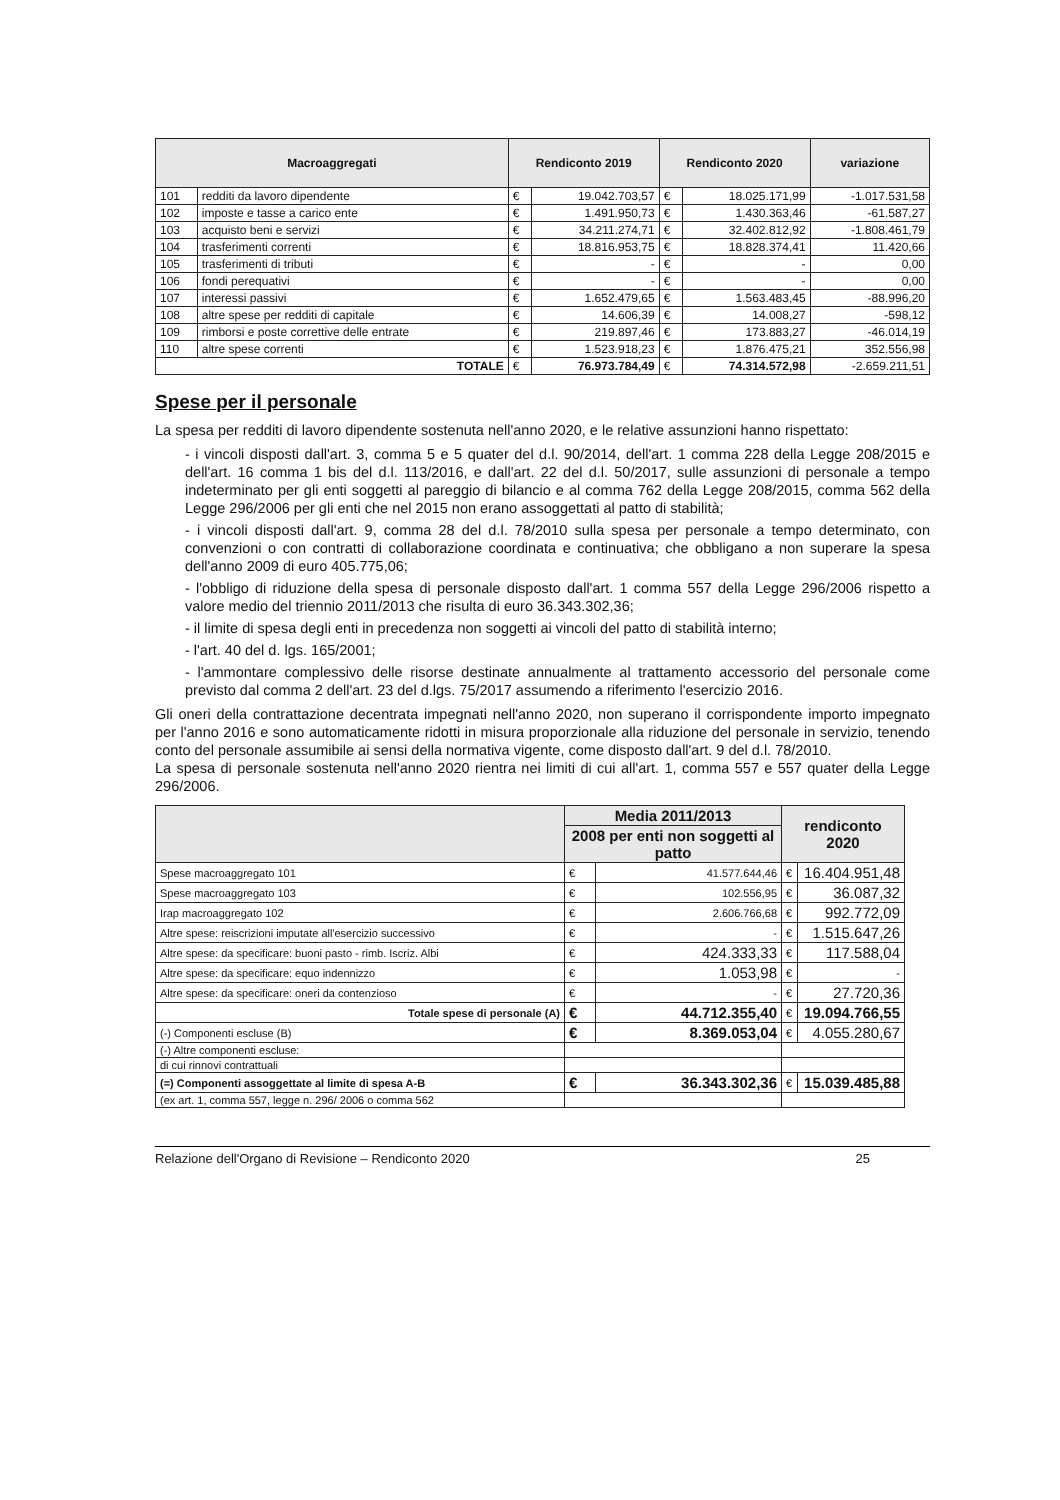| Macroaggregati | | Rendiconto 2019 | | Rendiconto 2020 | | variazione |
| --- | --- | --- | --- | --- | --- | --- |
| 101 | redditi da lavoro dipendente | € | 19.042.703,57 | € | 18.025.171,99 | -1.017.531,58 |
| 102 | imposte e tasse a carico ente | € | 1.491.950,73 | € | 1.430.363,46 | -61.587,27 |
| 103 | acquisto beni e servizi | € | 34.211.274,71 | € | 32.402.812,92 | -1.808.461,79 |
| 104 | trasferimenti correnti | € | 18.816.953,75 | € | 18.828.374,41 | 11.420,66 |
| 105 | trasferimenti di tributi | € | - | € | - | 0,00 |
| 106 | fondi perequativi | € | - | € | - | 0,00 |
| 107 | interessi passivi | € | 1.652.479,65 | € | 1.563.483,45 | -88.996,20 |
| 108 | altre spese per redditi di capitale | € | 14.606,39 | € | 14.008,27 | -598,12 |
| 109 | rimborsi e poste correttive delle entrate | € | 219.897,46 | € | 173.883,27 | -46.014,19 |
| 110 | altre spese correnti | € | 1.523.918,23 | € | 1.876.475,21 | 352.556,98 |
| TOTALE | | € | 76.973.784,49 | € | 74.314.572,98 | -2.659.211,51 |
Spese per il personale
La spesa per redditi di lavoro dipendente sostenuta nell'anno 2020, e le relative assunzioni hanno rispettato:
- i vincoli disposti dall'art. 3, comma 5 e 5 quater del d.l. 90/2014, dell'art. 1 comma 228 della Legge 208/2015 e dell'art. 16 comma 1 bis del d.l. 113/2016, e dall'art. 22 del d.l. 50/2017, sulle assunzioni di personale a tempo indeterminato per gli enti soggetti al pareggio di bilancio e al comma 762 della Legge 208/2015, comma 562 della Legge 296/2006 per gli enti che nel 2015 non erano assoggettati al patto di stabilità;
- i vincoli disposti dall'art. 9, comma 28 del d.l. 78/2010 sulla spesa per personale a tempo determinato, con convenzioni o con contratti di collaborazione coordinata e continuativa; che obbligano a non superare la spesa dell'anno 2009 di euro 405.775,06;
- l'obbligo di riduzione della spesa di personale disposto dall'art. 1 comma 557 della Legge 296/2006 rispetto a valore medio del triennio 2011/2013 che risulta di euro 36.343.302,36;
- il limite di spesa degli enti in precedenza non soggetti ai vincoli del patto di stabilità interno;
- l'art. 40 del d. lgs. 165/2001;
- l'ammontare complessivo delle risorse destinate annualmente al trattamento accessorio del personale come previsto dal comma 2 dell'art. 23 del d.lgs. 75/2017 assumendo a riferimento l'esercizio 2016.
Gli oneri della contrattazione decentrata impegnati nell'anno 2020, non superano il corrispondente importo impegnato per l'anno 2016 e sono automaticamente ridotti in misura proporzionale alla riduzione del personale in servizio, tenendo conto del personale assumibile ai sensi della normativa vigente, come disposto dall'art. 9 del d.l. 78/2010.
La spesa di personale sostenuta nell'anno 2020 rientra nei limiti di cui all'art. 1, comma 557 e 557 quater della Legge 296/2006.
| | Media 2011/2013 | | rendiconto 2020 | |
| --- | --- | --- | --- | --- |
| | 2008 per enti non soggetti al patto | | | |
| Spese macroaggregato 101 | € | 41.577.644,46 | € | 16.404.951,48 |
| Spese macroaggregato 103 | € | 102.556,95 | € | 36.087,32 |
| Irap macroaggregato 102 | € | 2.606.766,68 | € | 992.772,09 |
| Altre spese: reiscrizioni imputate all'esercizio successivo | € | - | € | 1.515.647,26 |
| Altre spese: da specificare: buoni pasto - rimb. Iscriz. Albi | € | 424.333,33 | € | 117.588,04 |
| Altre spese: da specificare: equo indennizzo | € | 1.053,98 | € | - |
| Altre spese: da specificare: oneri da contenzioso | € | - | € | 27.720,36 |
| Totale spese di personale (A) | € | 44.712.355,40 | € | 19.094.766,55 |
| (-) Componenti escluse (B) | € | 8.369.053,04 | € | 4.055.280,67 |
| (-) Altre componenti escluse: | | | | |
| di cui rinnovi contrattuali | | | | |
| (=) Componenti assoggettate al limite di spesa A-B | € | 36.343.302,36 | € | 15.039.485,88 |
| (ex art. 1, comma 557, legge n. 296/ 2006 o comma 562 | | | | |
Relazione dell'Organo di Revisione – Rendiconto 2020 25